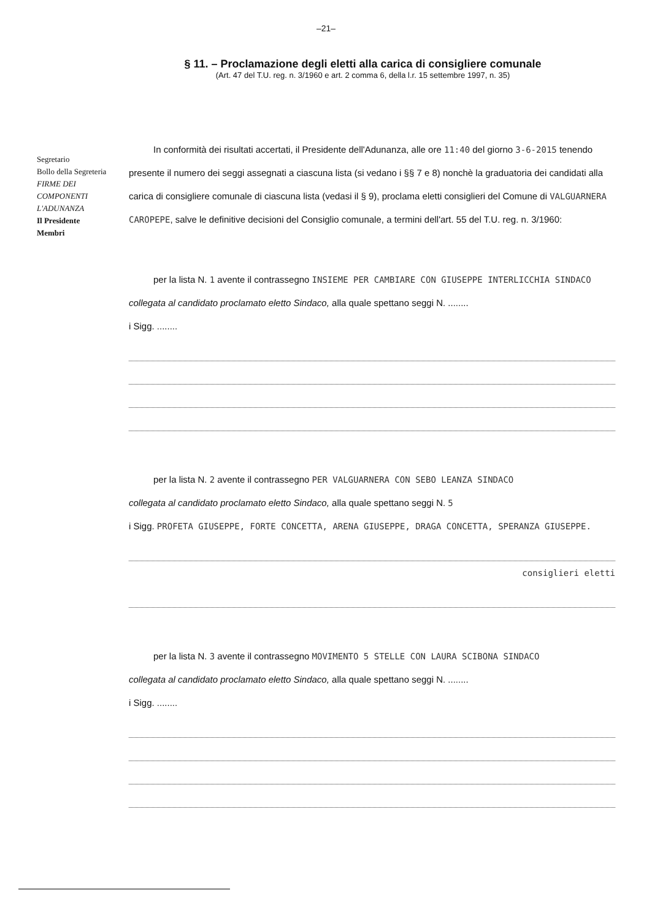–21–
§ 11. – Proclamazione degli eletti alla carica di consigliere comunale
(Art. 47 del T.U. reg. n. 3/1960 e art. 2 comma 6, della l.r. 15 settembre 1997, n. 35)
In conformità dei risultati accertati, il Presidente dell'Adunanza, alle ore 11:40 del giorno 3-6-2015 tenendo presente il numero dei seggi assegnati a ciascuna lista (si vedano i §§ 7 e 8) nonchè la graduatoria dei candidati alla carica di consigliere comunale di ciascuna lista (vedasi il § 9), proclama eletti consiglieri del Comune di VALGUARNERA CAROPEPE, salve le definitive decisioni del Consiglio comunale, a termini dell'art. 55 del T.U. reg. n. 3/1960:
per la lista N. 1 avente il contrassegno INSIEME PER CAMBIARE CON GIUSEPPE INTERLICCHIA SINDACO
collegata al candidato proclamato eletto Sindaco, alla quale spettano seggi N. ........
i Sigg. ........
per la lista N. 2 avente il contrassegno PER VALGUARNERA CON SEBO LEANZA SINDACO
collegata al candidato proclamato eletto Sindaco, alla quale spettano seggi N. 5
i Sigg. PROFETA GIUSEPPE, FORTE CONCETTA, ARENA GIUSEPPE, DRAGA CONCETTA, SPERANZA GIUSEPPE.
consiglieri eletti
per la lista N. 3 avente il contrassegno MOVIMENTO 5 STELLE CON LAURA SCIBONA SINDACO
collegata al candidato proclamato eletto Sindaco, alla quale spettano seggi N. ........
i Sigg. ........
Segretario
Bollo della Segreteria
FIRME DEI COMPONENTI L'ADUNANZA
Il Presidente
Membri